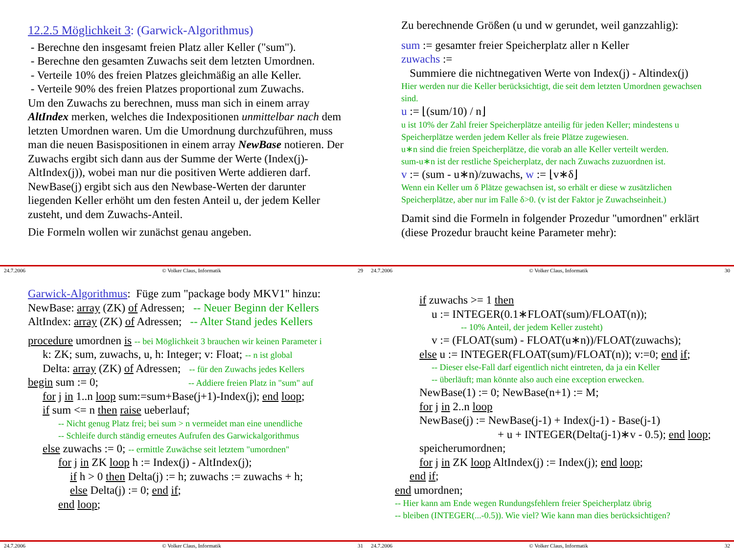12.2.5 Möglichkeit 3: (Garwick-Algorithmus)
- Berechne den insgesamt freien Platz aller Keller ("sum").
- Berechne den gesamten Zuwachs seit dem letzten Umordnen.
- Verteile 10% des freien Platzes gleichmäßig an alle Keller.
- Verteile 90% des freien Platzes proportional zum Zuwachs.
Um den Zuwachs zu berechnen, muss man sich in einem array AltIndex merken, welches die Indexpositionen unmittelbar nach dem letzten Umordnen waren. Um die Umordnung durchzuführen, muss man die neuen Basispositionen in einem array NewBase notieren. Der Zuwachs ergibt sich dann aus der Summe der Werte (Index(j)-AltIndex(j)), wobei man nur die positiven Werte addieren darf. NewBase(j) ergibt sich aus den Newbase-Werten der darunter liegenden Keller erhöht um den festen Anteil u, der jedem Keller zusteht, und dem Zuwachs-Anteil.
Die Formeln wollen wir zunächst genau angeben.
24.7.2006 © Volker Claus, Informatik 29
Zu berechnende Größen (u und w gerundet, weil ganzzahlig):
sum := gesamter freier Speicherplatz aller n Keller
zuwachs :=
Summiere die nichtnegativen Werte von Index(j) - Altindex(j)
Hier werden nur die Keller berücksichtigt, die seit dem letzten Umordnen gewachsen sind.
u := ⌊(sum/10) / n⌋
u ist 10% der Zahl freier Speicherplätze anteilig für jeden Keller; mindestens u Speicherplätze werden jedem Keller als freie Plätze zugewiesen.
u∗n sind die freien Speicherplätze, die vorab an alle Keller verteilt werden.
sum-u∗n ist der restliche Speicherplatz, der nach Zuwachs zuzuordnen ist.
v := (sum - u∗n)/zuwachs, w := ⌊v∗δ⌋
Wenn ein Keller um δ Plätze gewachsen ist, so erhält er diese w zusätzlichen Speicherplätze, aber nur im Falle δ>0. (v ist der Faktor je Zuwachseinheit.)
Damit sind die Formeln in folgender Prozedur "umordnen" erklärt (diese Prozedur braucht keine Parameter mehr):
24.7.2006 © Volker Claus, Informatik 30
Garwick-Algorithmus: Füge zum "package body MKV1" hinzu:
NewBase: array (ZK) of Adressen; -- Neuer Beginn der Kellers
AltIndex: array (ZK) of Adressen; -- Alter Stand jedes Kellers
procedure umordnen is -- bei Möglichkeit 3 brauchen wir keinen Parameter i
k: ZK; sum, zuwachs, u, h: Integer; v: Float; -- n ist global
Delta: array (ZK) of Adressen; -- für den Zuwachs jedes Kellers
begin sum := 0; -- Addiere freien Platz in "sum" auf
for j in 1..n loop sum:=sum+Base(j+1)-Index(j); end loop;
if sum <= n then raise ueberlauf;
-- Nicht genug Platz frei; bei sum > n vermeidet man eine unendliche
-- Schleife durch ständig erneutes Aufrufen des Garwickalgorithmus
else zuwachs := 0; -- ermittle Zuwächse seit letztem "umordnen"
for j in ZK loop h := Index(j) - AltIndex(j);
if h > 0 then Delta(j) := h; zuwachs := zuwachs + h;
else Delta(j) := 0; end if;
end loop;
24.7.2006 © Volker Claus, Informatik 31
if zuwachs >= 1 then
u := INTEGER(0.1∗FLOAT(sum)/FLOAT(n));
-- 10% Anteil, der jedem Keller zusteht)
v := (FLOAT(sum) - FLOAT(u∗n))/FLOAT(zuwachs);
else u := INTEGER(FLOAT(sum)/FLOAT(n)); v:=0; end if;
-- Dieser else-Fall darf eigentlich nicht eintreten, da ja ein Keller
-- überläuft; man könnte also auch eine exception erwecken.
NewBase(1) := 0; NewBase(n+1) := M;
for j in 2..n loop
NewBase(j) := NewBase(j-1) + Index(j-1) - Base(j-1)
+ u + INTEGER(Delta(j-1)∗v - 0.5); end loop;
speicherumordnen;
for j in ZK loop AltIndex(j) := Index(j); end loop;
end if;
end umordnen;
-- Hier kann am Ende wegen Rundungsfehlern freier Speicherplatz übrig
-- bleiben (INTEGER(...-0.5)). Wie viel? Wie kann man dies berücksichtigen?
24.7.2006 © Volker Claus, Informatik 32